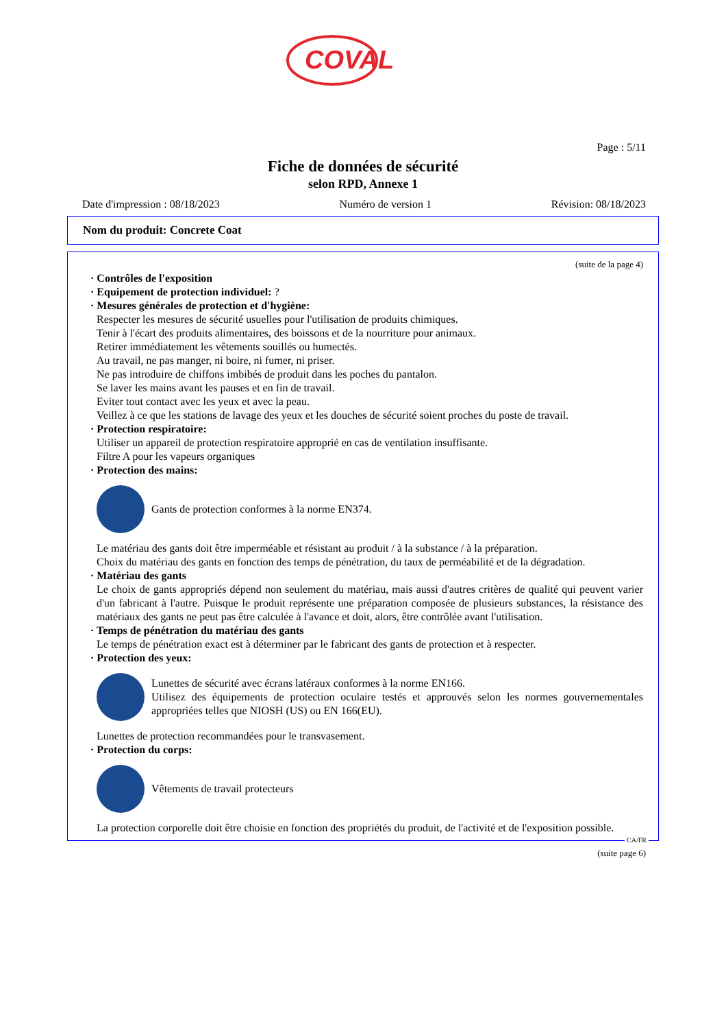COVAL
Page : 5/11
Fiche de données de sécurité
selon RPD, Annexe 1
Date d'impression : 08/18/2023 Numéro de version 1 Révision: 08/18/2023
Nom du produit: Concrete Coat
(suite de la page 4)
· Contrôles de l'exposition
· Equipement de protection individuel: ?
· Mesures générales de protection et d'hygiène:
Respecter les mesures de sécurité usuelles pour l'utilisation de produits chimiques.
Tenir à l'écart des produits alimentaires, des boissons et de la nourriture pour animaux.
Retirer immédiatement les vêtements souillés ou humectés.
Au travail, ne pas manger, ni boire, ni fumer, ni priser.
Ne pas introduire de chiffons imbibés de produit dans les poches du pantalon.
Se laver les mains avant les pauses et en fin de travail.
Eviter tout contact avec les yeux et avec la peau.
Veillez à ce que les stations de lavage des yeux et les douches de sécurité soient proches du poste de travail.
· Protection respiratoire:
Utiliser un appareil de protection respiratoire approprié en cas de ventilation insuffisante.
Filtre A pour les vapeurs organiques
· Protection des mains:
Gants de protection conformes à la norme EN374.
Le matériau des gants doit être imperméable et résistant au produit / à la substance / à la préparation.
Choix du matériau des gants en fonction des temps de pénétration, du taux de perméabilité et de la dégradation.
· Matériau des gants
Le choix de gants appropriés dépend non seulement du matériau, mais aussi d'autres critères de qualité qui peuvent varier d'un fabricant à l'autre. Puisque le produit représente une préparation composée de plusieurs substances, la résistance des matériaux des gants ne peut pas être calculée à l'avance et doit, alors, être contrôlée avant l'utilisation.
· Temps de pénétration du matériau des gants
Le temps de pénétration exact est à déterminer par le fabricant des gants de protection et à respecter.
· Protection des yeux:
Lunettes de sécurité avec écrans latéraux conformes à la norme EN166.
Utilisez des équipements de protection oculaire testés et approuvés selon les normes gouvernementales appropriées telles que NIOSH (US) ou EN 166(EU).
Lunettes de protection recommandées pour le transvasement.
· Protection du corps:
Vêtements de travail protecteurs
La protection corporelle doit être choisie en fonction des propriétés du produit, de l'activité et de l'exposition possible.
CA/FR
(suite page 6)